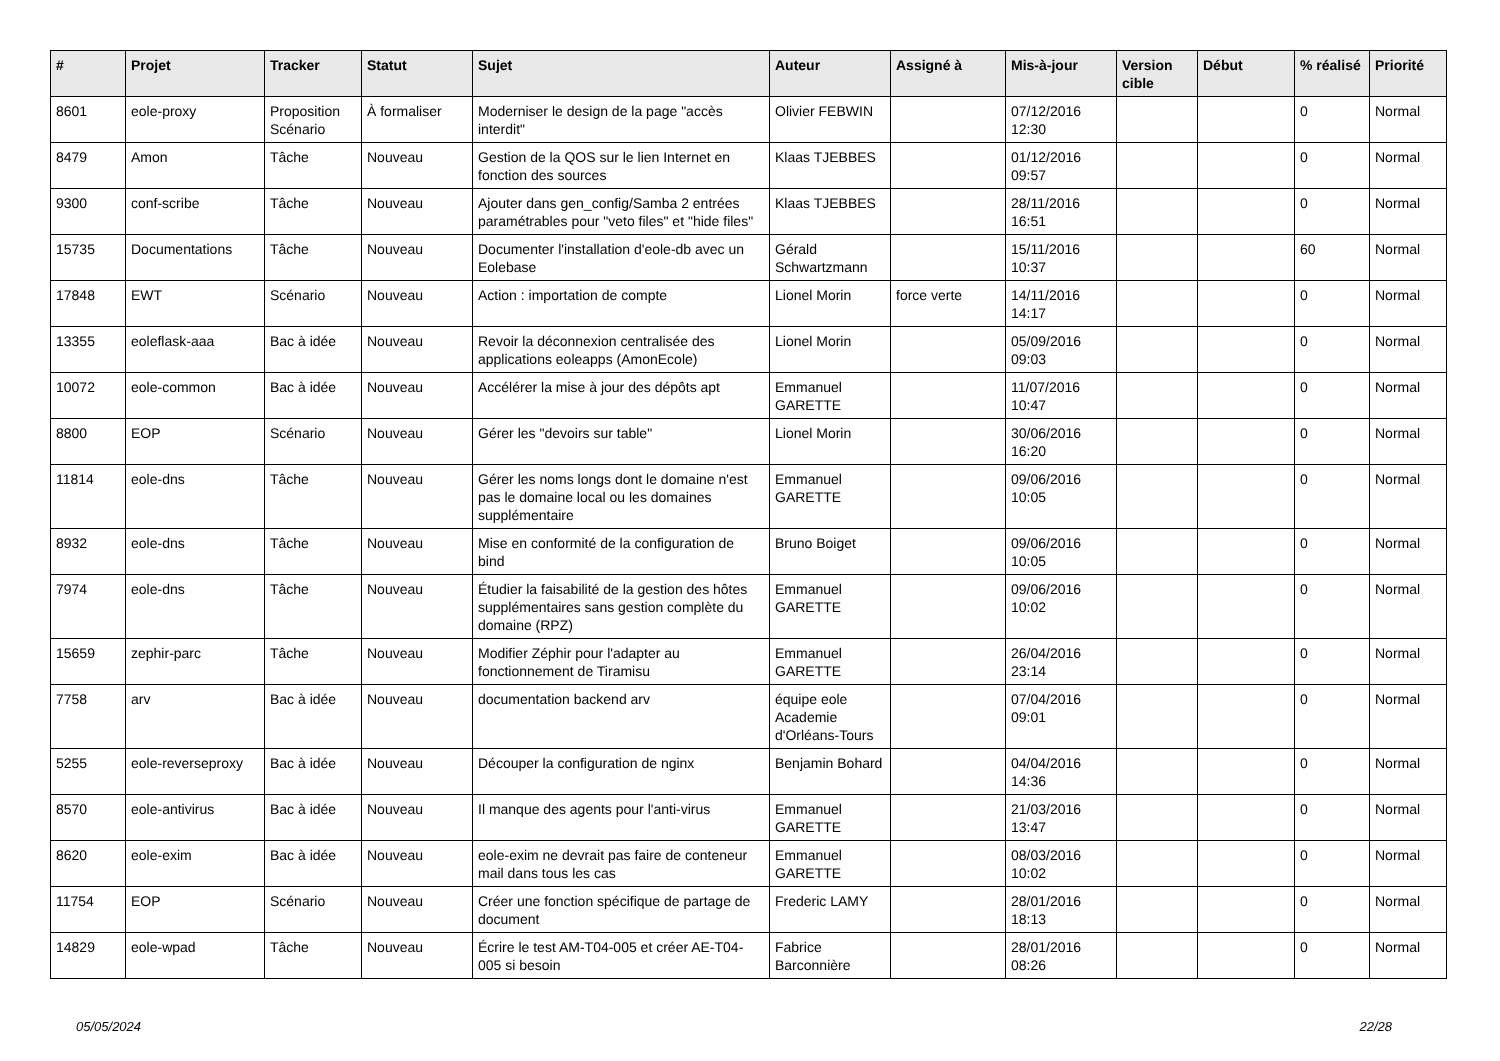| # | Projet | Tracker | Statut | Sujet | Auteur | Assigné à | Mis-à-jour | Version cible | Début | % réalisé | Priorité |
| --- | --- | --- | --- | --- | --- | --- | --- | --- | --- | --- | --- |
| 8601 | eole-proxy | Proposition Scénario | À formaliser | Moderniser le design de la page "accès interdit" | Olivier FEBWIN | | 07/12/2016 12:30 | | | 0 | Normal |
| 8479 | Amon | Tâche | Nouveau | Gestion de la QOS sur le lien Internet en fonction des sources | Klaas TJEBBES | | 01/12/2016 09:57 | | | 0 | Normal |
| 9300 | conf-scribe | Tâche | Nouveau | Ajouter dans gen_config/Samba 2 entrées paramétrables pour "veto files" et "hide files" | Klaas TJEBBES | | 28/11/2016 16:51 | | | 0 | Normal |
| 15735 | Documentations | Tâche | Nouveau | Documenter l'installation d'eole-db avec un Eolebase | Gérald Schwartzmann | | 15/11/2016 10:37 | | | 60 | Normal |
| 17848 | EWT | Scénario | Nouveau | Action : importation de compte | Lionel Morin | force verte | 14/11/2016 14:17 | | | 0 | Normal |
| 13355 | eoleflask-aaa | Bac à idée | Nouveau | Revoir la déconnexion centralisée des applications eoleapps (AmonEcole) | Lionel Morin | | 05/09/2016 09:03 | | | 0 | Normal |
| 10072 | eole-common | Bac à idée | Nouveau | Accélérer la mise à jour des dépôts apt | Emmanuel GARETTE | | 11/07/2016 10:47 | | | 0 | Normal |
| 8800 | EOP | Scénario | Nouveau | Gérer les "devoirs sur table" | Lionel Morin | | 30/06/2016 16:20 | | | 0 | Normal |
| 11814 | eole-dns | Tâche | Nouveau | Gérer les noms longs dont le domaine n'est pas le domaine local ou les domaines supplémentaire | Emmanuel GARETTE | | 09/06/2016 10:05 | | | 0 | Normal |
| 8932 | eole-dns | Tâche | Nouveau | Mise en conformité de la configuration de bind | Bruno Boiget | | 09/06/2016 10:05 | | | 0 | Normal |
| 7974 | eole-dns | Tâche | Nouveau | Étudier la faisabilité de la gestion des hôtes supplémentaires sans gestion complète du domaine (RPZ) | Emmanuel GARETTE | | 09/06/2016 10:02 | | | 0 | Normal |
| 15659 | zephir-parc | Tâche | Nouveau | Modifier Zéphir pour l'adapter au fonctionnement de Tiramisu | Emmanuel GARETTE | | 26/04/2016 23:14 | | | 0 | Normal |
| 7758 | arv | Bac à idée | Nouveau | documentation backend arv | équipe eole Academie d'Orléans-Tours | | 07/04/2016 09:01 | | | 0 | Normal |
| 5255 | eole-reverseproxy | Bac à idée | Nouveau | Découper la configuration de nginx | Benjamin Bohard | | 04/04/2016 14:36 | | | 0 | Normal |
| 8570 | eole-antivirus | Bac à idée | Nouveau | Il manque des agents pour l'anti-virus | Emmanuel GARETTE | | 21/03/2016 13:47 | | | 0 | Normal |
| 8620 | eole-exim | Bac à idée | Nouveau | eole-exim ne devrait pas faire de conteneur mail dans tous les cas | Emmanuel GARETTE | | 08/03/2016 10:02 | | | 0 | Normal |
| 11754 | EOP | Scénario | Nouveau | Créer une fonction spécifique de partage de document | Frederic LAMY | | 28/01/2016 18:13 | | | 0 | Normal |
| 14829 | eole-wpad | Tâche | Nouveau | Écrire le test AM-T04-005 et créer AE-T04-005 si besoin | Fabrice Barconnière | | 28/01/2016 08:26 | | | 0 | Normal |
05/05/2024 22/28